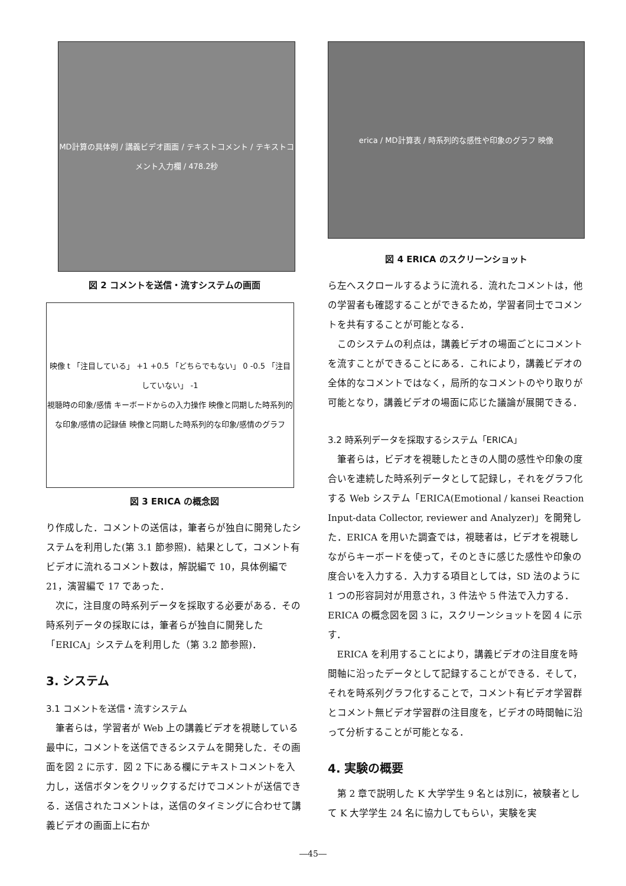MD計算の具体例 / 講義ビデオ画面 / テキストコメント / テキストコメント入力欄 / 478.2秒
図 2 コメントを送信・流すシステムの画面
映像 t 「注目している」 +1 +0.5 「どちらでもない」 0 -0.5 「注目していない」 -1
視聴時の印象/感情 キーボードからの入力操作 映像と同期した時系列的な印象/感情の記録値 映像と同期した時系列的な印象/感情のグラフ
図 3 ERICA の概念図
り作成した．コメントの送信は，筆者らが独自に開発したシステムを利用した(第 3.1 節参照)．結果として，コメント有ビデオに流れるコメント数は，解説編で 10，具体例編で 21，演習編で 17 であった．
次に，注目度の時系列データを採取する必要がある．その時系列データの採取には，筆者らが独自に開発した「ERICA」システムを利用した（第 3.2 節参照)．
3. システム
3.1 コメントを送信・流すシステム
筆者らは，学習者が Web 上の講義ビデオを視聴している最中に，コメントを送信できるシステムを開発した．その画面を図 2 に示す．図 2 下にある欄にテキストコメントを入力し，送信ボタンをクリックするだけでコメントが送信できる．送信されたコメントは，送信のタイミングに合わせて講義ビデオの画面上に右か
erica / MD計算表 / 時系列的な感性や印象のグラフ 映像
図 4 ERICA のスクリーンショット
ら左へスクロールするように流れる．流れたコメントは，他の学習者も確認することができるため，学習者同士でコメントを共有することが可能となる．
このシステムの利点は，講義ビデオの場面ごとにコメントを流すことができることにある．これにより，講義ビデオの全体的なコメントではなく，局所的なコメントのやり取りが可能となり，講義ビデオの場面に応じた議論が展開できる．
3.2 時系列データを採取するシステム「ERICA」
筆者らは，ビデオを視聴したときの人間の感性や印象の度合いを連続した時系列データとして記録し，それをグラフ化する Web システム「ERICA(Emotional / kansei Reaction Input-data Collector, reviewer and Analyzer)」を開発した．ERICA を用いた調査では，視聴者は，ビデオを視聴しながらキーボードを使って，そのときに感じた感性や印象の度合いを入力する．入力する項目としては，SD 法のように 1 つの形容詞対が用意され，3 件法や 5 件法で入力する．ERICA の概念図を図 3 に，スクリーンショットを図 4 に示す．
ERICA を利用することにより，講義ビデオの注目度を時間軸に沿ったデータとして記録することができる．そして，それを時系列グラフ化することで，コメント有ビデオ学習群とコメント無ビデオ学習群の注目度を，ビデオの時間軸に沿って分析することが可能となる．
4. 実験の概要
第 2 章で説明した K 大学学生 9 名とは別に，被験者として K 大学学生 24 名に協力してもらい，実験を実
―45―